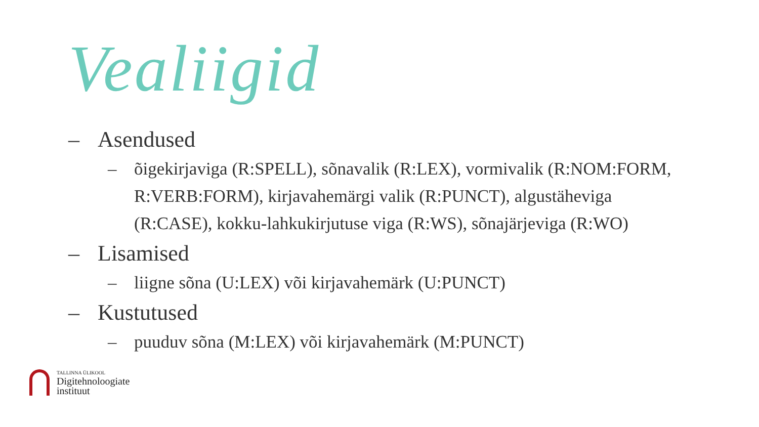Vealiigid
– Asendused
– õigekirjaviga (R:SPELL), sõnavalik (R:LEX), vormivalik (R:NOM:FORM, R:VERB:FORM), kirjavahemärgi valik (R:PUNCT), algustäheviga (R:CASE), kokku-lahkukirjutuse viga (R:WS), sõnajärjeviga (R:WO)
– Lisamised
– liigne sõna (U:LEX) või kirjavahemärk (U:PUNCT)
– Kustutused
– puuduv sõna (M:LEX) või kirjavahemärk (M:PUNCT)
TALLINNA ÜLIKOOL
Digitehnoloogiate
instituut